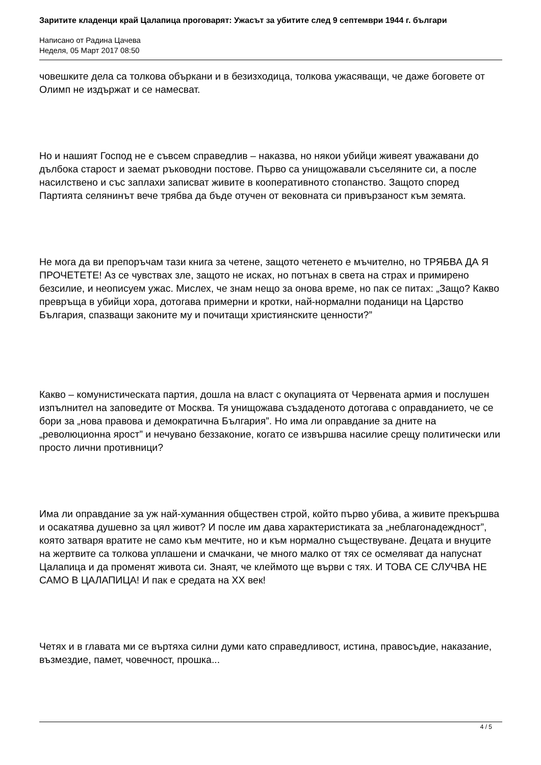Заритите кладенци край Цалапица проговарят: Ужасът за убитите след 9 септември 1944 г. българи
Написано от Радина Цачева
Неделя, 05 Март 2017 08:50
човешките дела са толкова объркани и в безизходица, толкова ужасяващи, че даже боговете от Олимп не издържат и се намесват.
Но и нашият Господ не е съвсем справедлив – наказва, но някои убийци живеят уважавани до дълбока старост и заемат ръководни постове. Първо са унищожавали съселяните си, а после насилствено и със заплахи записват живите в кооперативното стопанство. Защото според Партията селянинът вече трябва да бъде отучен от вековната си привързаност към земята.
Не мога да ви препоръчам тази книга за четене, защото четенето е мъчително, но ТРЯБВА ДА Я ПРОЧЕТЕТЕ! Аз се чувствах зле, защото не исках, но потънах в света на страх и примирено безсилие, и неописуем ужас. Мислех, че знам нещо за онова време, но пак се питах: „Защо? Какво превръща в убийци хора, дотогава примерни и кротки, най-нормални поданици на Царство България, спазващи законите му и почитащи християнските ценности?”
Какво – комунистическата партия, дошла на власт с окупацията от Червената армия и послушен изпълнител на заповедите от Москва. Тя унищожава създаденото дотогава с оправданието, че се бори за „нова правова и демократична България”. Но има ли оправдание за дните на „революционна ярост” и нечувано беззаконие, когато се извършва насилие срещу политически или просто лични противници?
Има ли оправдание за уж най-хуманния обществен строй, който първо убива, а живите прекършва и осакатява душевно за цял живот? И после им дава характеристиката за „неблагонадеждност”, която затваря вратите не само към мечтите, но и към нормално съществуване. Децата и внуците на жертвите са толкова уплашени и смачкани, че много малко от тях се осмеляват да напуснат Цалапица и да променят живота си. Знаят, че клеймото ще върви с тях. И ТОВА СЕ СЛУЧВА НЕ САМО В ЦАЛАПИЦА! И пак е средата на XX век!
Четях и в главата ми се въртяха силни думи като справедливост, истина, правосъдие, наказание, възмездие, памет, човечност, прошка...
4 / 5